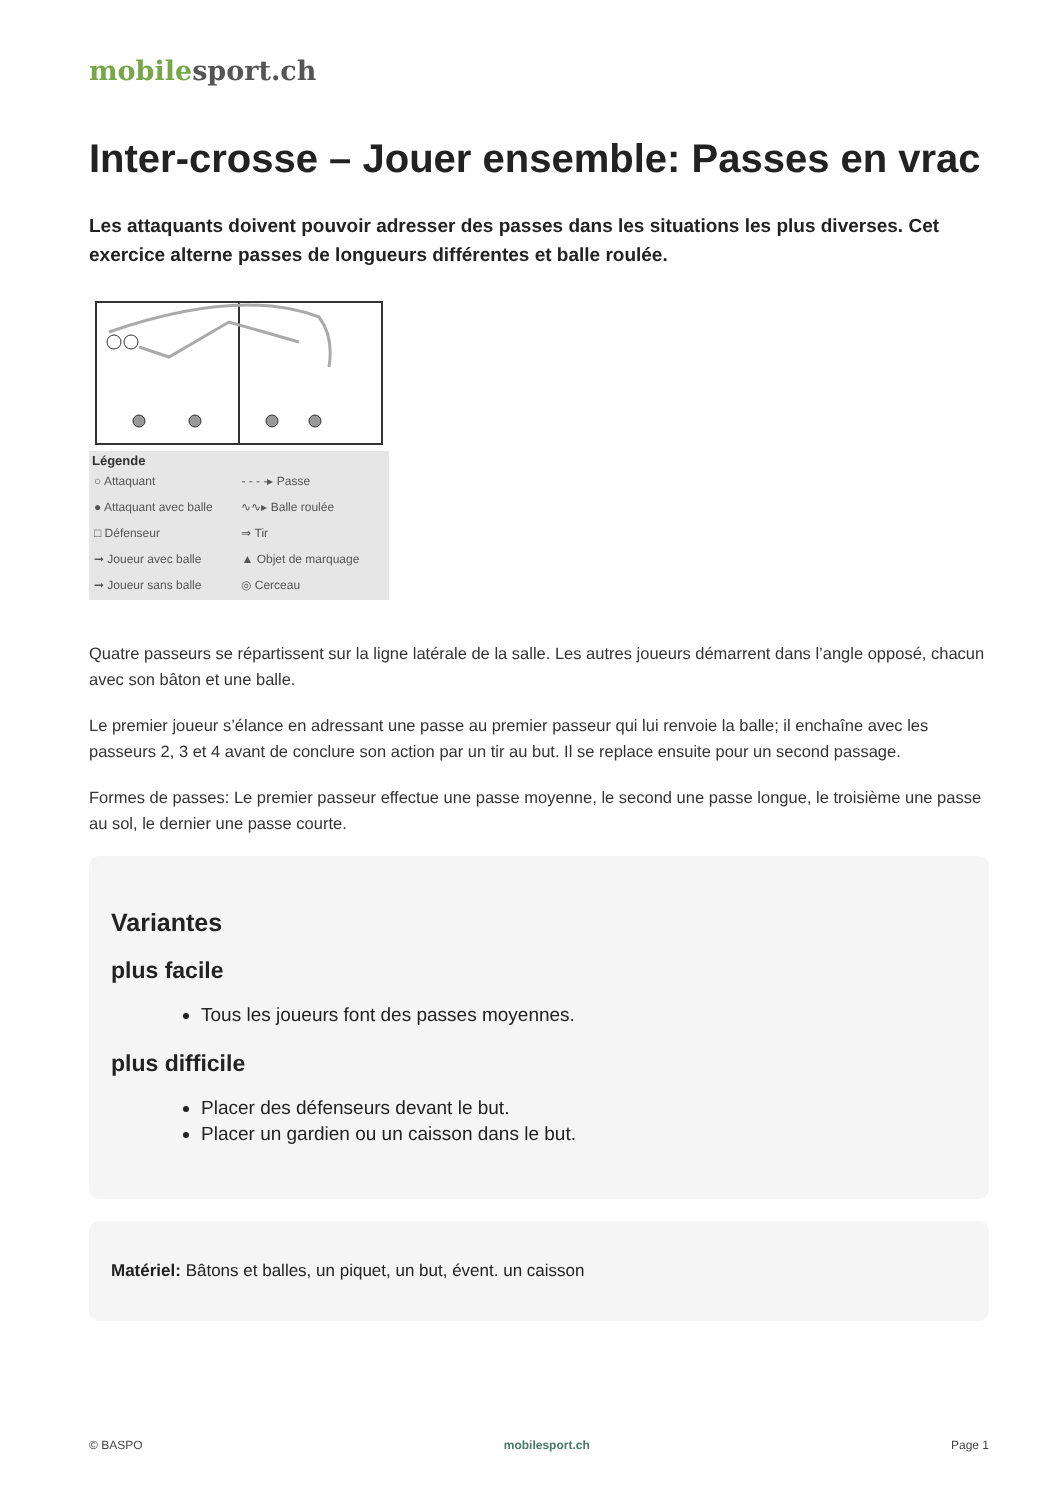mobilesport.ch
Inter-crosse – Jouer ensemble: Passes en vrac
Les attaquants doivent pouvoir adresser des passes dans les situations les plus diverses. Cet exercice alterne passes de longueurs différentes et balle roulée.
Légende
| ○ Attaquant | - - - -▸ Passe |
| ● Attaquant avec balle | ∿∿▸ Balle roulée |
| □ Défenseur | ⇒ Tir |
| ➞ Joueur avec balle | ▲ Objet de marquage |
| ➞ Joueur sans balle | ◎ Cerceau |
Quatre passeurs se répartissent sur la ligne latérale de la salle. Les autres joueurs démarrent dans l’angle opposé, chacun avec son bâton et une balle.
Le premier joueur s’élance en adressant une passe au premier passeur qui lui renvoie la balle; il enchaîne avec les passeurs 2, 3 et 4 avant de conclure son action par un tir au but. Il se replace ensuite pour un second passage.
Formes de passes: Le premier passeur effectue une passe moyenne, le second une passe longue, le troisième une passe au sol, le dernier une passe courte.
Variantes
plus facile
Tous les joueurs font des passes moyennes.
plus difficile
Placer des défenseurs devant le but.
Placer un gardien ou un caisson dans le but.
Matériel: Bâtons et balles, un piquet, un but, évent. un caisson
© BASPO mobilesport.ch Page 1